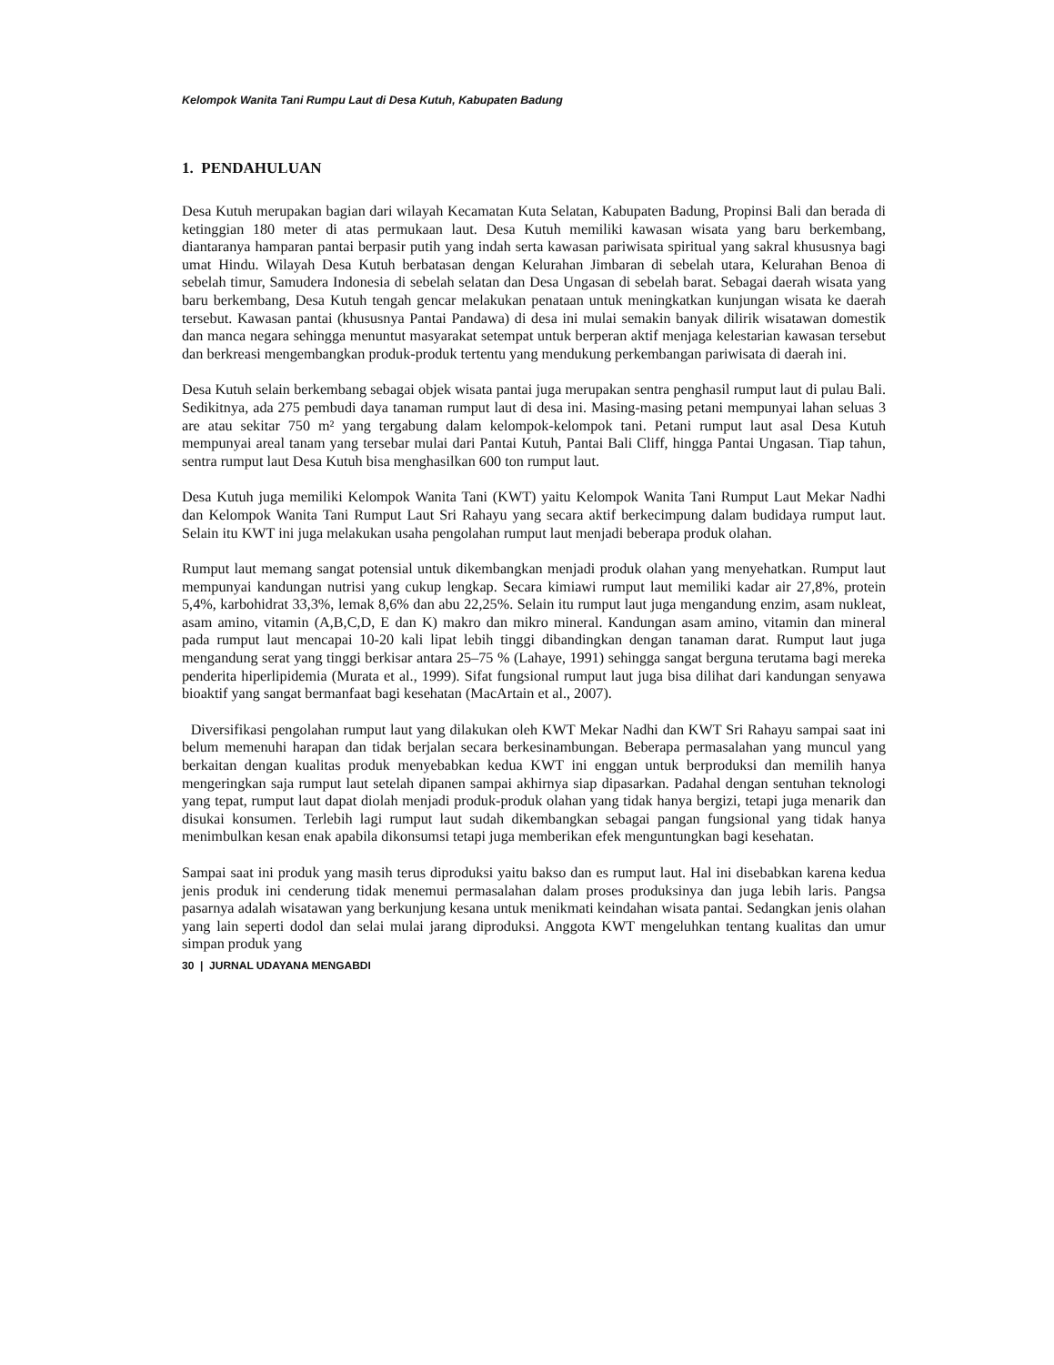Kelompok Wanita Tani Rumpu Laut di Desa Kutuh, Kabupaten Badung
1. PENDAHULUAN
Desa Kutuh merupakan bagian dari wilayah Kecamatan Kuta Selatan, Kabupaten Badung, Propinsi Bali dan berada di ketinggian 180 meter di atas permukaan laut. Desa Kutuh memiliki kawasan wisata yang baru berkembang, diantaranya hamparan pantai berpasir putih yang indah serta kawasan pariwisata spiritual yang sakral khususnya bagi umat Hindu. Wilayah Desa Kutuh berbatasan dengan Kelurahan Jimbaran di sebelah utara, Kelurahan Benoa di sebelah timur, Samudera Indonesia di sebelah selatan dan Desa Ungasan di sebelah barat. Sebagai daerah wisata yang baru berkembang, Desa Kutuh tengah gencar melakukan penataan untuk meningkatkan kunjungan wisata ke daerah tersebut. Kawasan pantai (khususnya Pantai Pandawa) di desa ini mulai semakin banyak dilirik wisatawan domestik dan manca negara sehingga menuntut masyarakat setempat untuk berperan aktif menjaga kelestarian kawasan tersebut dan berkreasi mengembangkan produk-produk tertentu yang mendukung perkembangan pariwisata di daerah ini.
Desa Kutuh selain berkembang sebagai objek wisata pantai juga merupakan sentra penghasil rumput laut di pulau Bali. Sedikitnya, ada 275 pembudi daya tanaman rumput laut di desa ini. Masing-masing petani mempunyai lahan seluas 3 are atau sekitar 750 m² yang tergabung dalam kelompok-kelompok tani. Petani rumput laut asal Desa Kutuh mempunyai areal tanam yang tersebar mulai dari Pantai Kutuh, Pantai Bali Cliff, hingga Pantai Ungasan. Tiap tahun, sentra rumput laut Desa Kutuh bisa menghasilkan 600 ton rumput laut.
Desa Kutuh juga memiliki Kelompok Wanita Tani (KWT) yaitu Kelompok Wanita Tani Rumput Laut Mekar Nadhi dan Kelompok Wanita Tani Rumput Laut Sri Rahayu yang secara aktif berkecimpung dalam budidaya rumput laut. Selain itu KWT ini juga melakukan usaha pengolahan rumput laut menjadi beberapa produk olahan.
Rumput laut memang sangat potensial untuk dikembangkan menjadi produk olahan yang menyehatkan. Rumput laut mempunyai kandungan nutrisi yang cukup lengkap. Secara kimiawi rumput laut memiliki kadar air 27,8%, protein 5,4%, karbohidrat 33,3%, lemak 8,6% dan abu 22,25%. Selain itu rumput laut juga mengandung enzim, asam nukleat, asam amino, vitamin (A,B,C,D, E dan K) makro dan mikro mineral. Kandungan asam amino, vitamin dan mineral pada rumput laut mencapai 10-20 kali lipat lebih tinggi dibandingkan dengan tanaman darat. Rumput laut juga mengandung serat yang tinggi berkisar antara 25–75 % (Lahaye, 1991) sehingga sangat berguna terutama bagi mereka penderita hiperlipidemia (Murata et al., 1999). Sifat fungsional rumput laut juga bisa dilihat dari kandungan senyawa bioaktif yang sangat bermanfaat bagi kesehatan (MacArtain et al., 2007).
Diversifikasi pengolahan rumput laut yang dilakukan oleh KWT Mekar Nadhi dan KWT Sri Rahayu sampai saat ini belum memenuhi harapan dan tidak berjalan secara berkesinambungan. Beberapa permasalahan yang muncul yang berkaitan dengan kualitas produk menyebabkan kedua KWT ini enggan untuk berproduksi dan memilih hanya mengeringkan saja rumput laut setelah dipanen sampai akhirnya siap dipasarkan. Padahal dengan sentuhan teknologi yang tepat, rumput laut dapat diolah menjadi produk-produk olahan yang tidak hanya bergizi, tetapi juga menarik dan disukai konsumen. Terlebih lagi rumput laut sudah dikembangkan sebagai pangan fungsional yang tidak hanya menimbulkan kesan enak apabila dikonsumsi tetapi juga memberikan efek menguntungkan bagi kesehatan.
Sampai saat ini produk yang masih terus diproduksi yaitu bakso dan es rumput laut. Hal ini disebabkan karena kedua jenis produk ini cenderung tidak menemui permasalahan dalam proses produksinya dan juga lebih laris. Pangsa pasarnya adalah wisatawan yang berkunjung kesana untuk menikmati keindahan wisata pantai. Sedangkan jenis olahan yang lain seperti dodol dan selai mulai jarang diproduksi. Anggota KWT mengeluhkan tentang kualitas dan umur simpan produk yang
30 | JURNAL UDAYANA MENGABDI